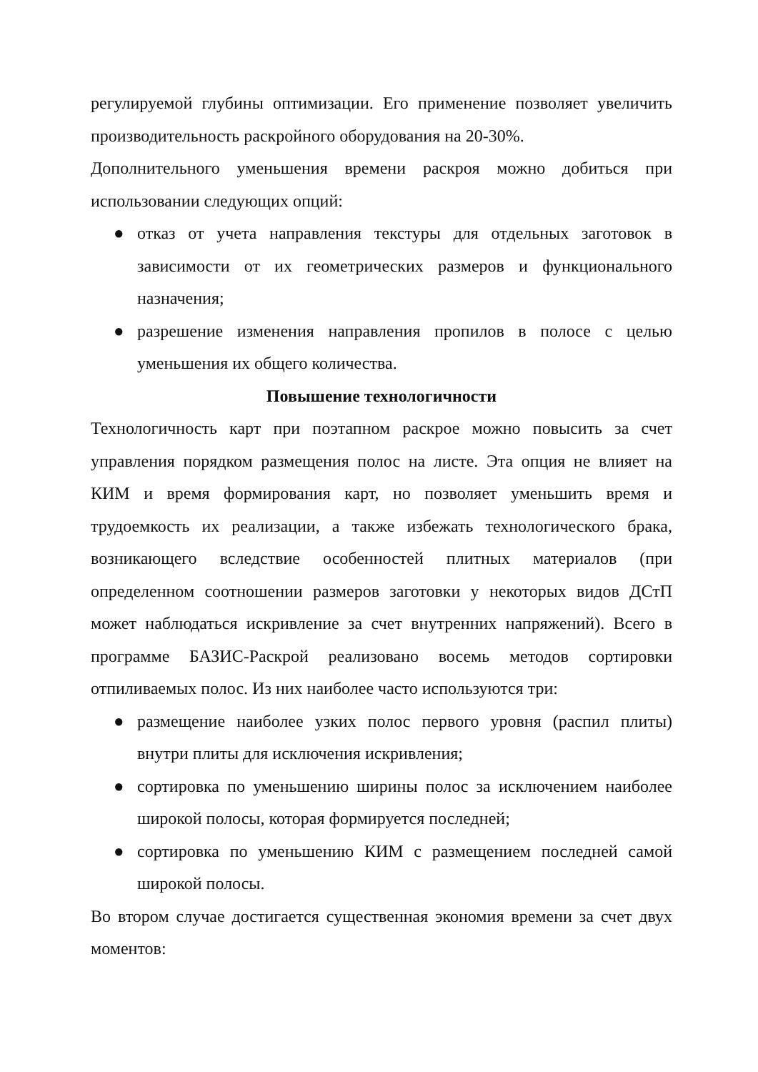регулируемой глубины оптимизации. Его применение позволяет увеличить производительность раскройного оборудования на 20-30%.
Дополнительного уменьшения времени раскроя можно добиться при использовании следующих опций:
● отказ от учета направления текстуры для отдельных заготовок в зависимости от их геометрических размеров и функционального назначения;
● разрешение изменения направления пропилов в полосе с целью уменьшения их общего количества.
Повышение технологичности
Технологичность карт при поэтапном раскрое можно повысить за счет управления порядком размещения полос на листе. Эта опция не влияет на КИМ и время формирования карт, но позволяет уменьшить время и трудоемкость их реализации, а также избежать технологического брака, возникающего вследствие особенностей плитных материалов (при определенном соотношении размеров заготовки у некоторых видов ДСтП может наблюдаться искривление за счет внутренних напряжений). Всего в программе БАЗИС-Раскрой реализовано восемь методов сортировки отпиливаемых полос. Из них наиболее часто используются три:
● размещение наиболее узких полос первого уровня (распил плиты) внутри плиты для исключения искривления;
● сортировка по уменьшению ширины полос за исключением наиболее широкой полосы, которая формируется последней;
● сортировка по уменьшению КИМ с размещением последней самой широкой полосы.
Во втором случае достигается существенная экономия времени за счет двух моментов: